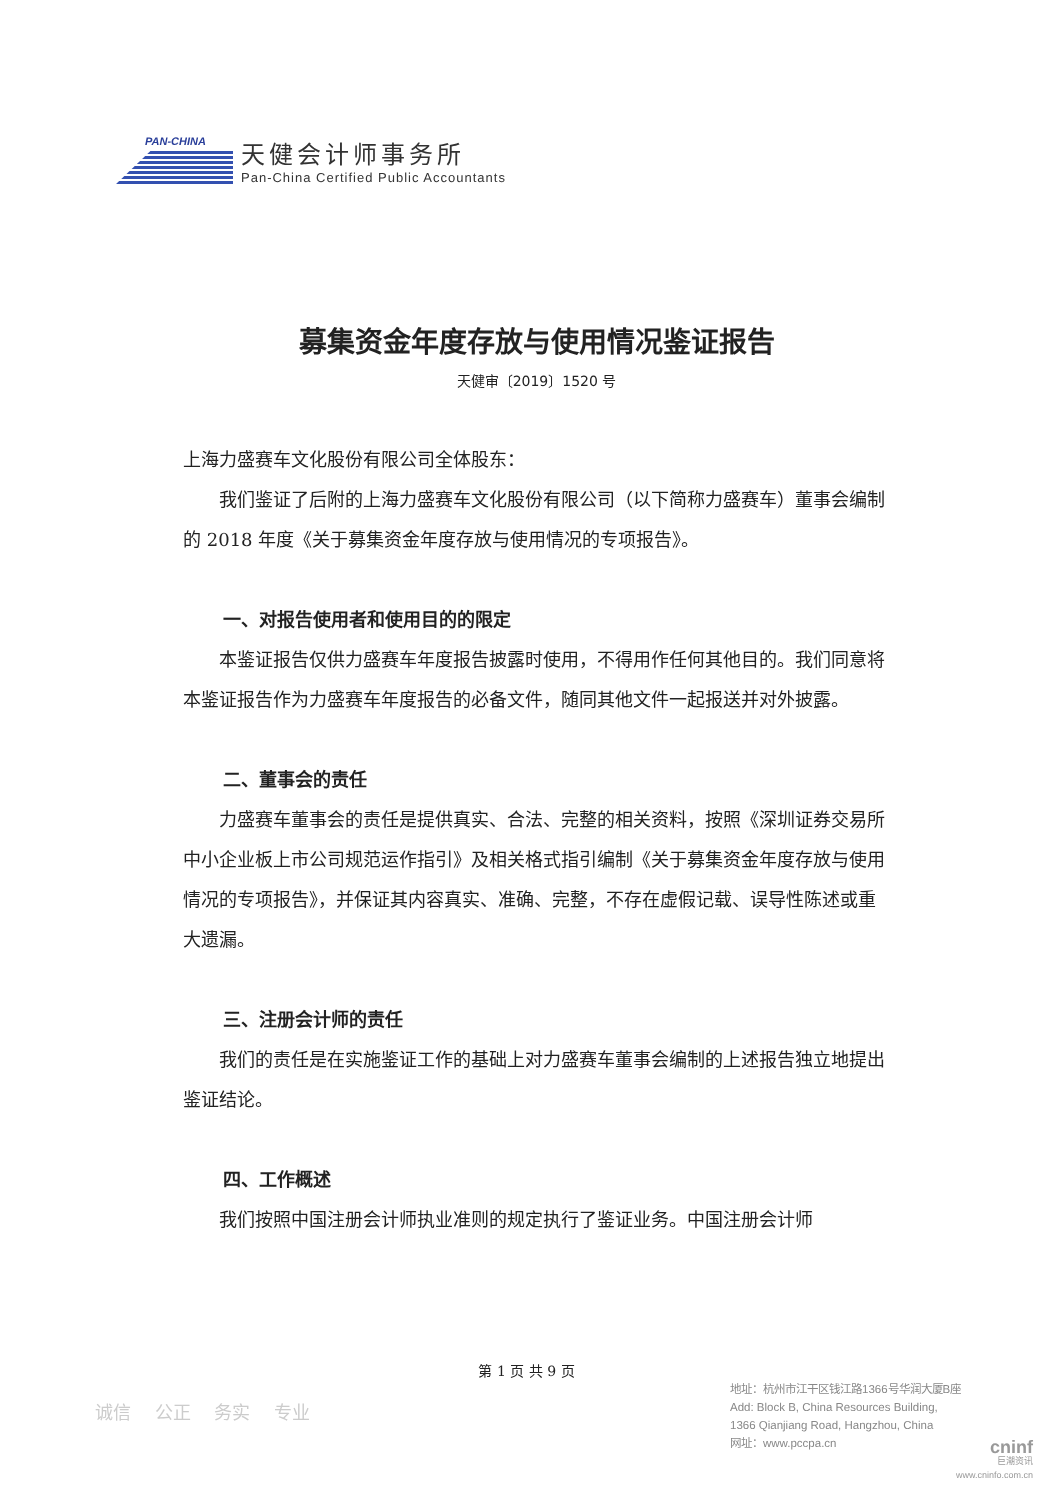PAN-CHINA
天健会计师事务所
Pan-China Certified Public Accountants
募集资金年度存放与使用情况鉴证报告
天健审〔2019〕1520 号
上海力盛赛车文化股份有限公司全体股东：
我们鉴证了后附的上海力盛赛车文化股份有限公司（以下简称力盛赛车）董事会编制的 2018 年度《关于募集资金年度存放与使用情况的专项报告》。
一、对报告使用者和使用目的的限定
本鉴证报告仅供力盛赛车年度报告披露时使用，不得用作任何其他目的。我们同意将本鉴证报告作为力盛赛车年度报告的必备文件，随同其他文件一起报送并对外披露。
二、董事会的责任
力盛赛车董事会的责任是提供真实、合法、完整的相关资料，按照《深圳证券交易所中小企业板上市公司规范运作指引》及相关格式指引编制《关于募集资金年度存放与使用情况的专项报告》，并保证其内容真实、准确、完整，不存在虚假记载、误导性陈述或重大遗漏。
三、注册会计师的责任
我们的责任是在实施鉴证工作的基础上对力盛赛车董事会编制的上述报告独立地提出鉴证结论。
四、工作概述
我们按照中国注册会计师执业准则的规定执行了鉴证业务。中国注册会计师
第 1 页 共 9 页
诚信 公正 务实 专业
地址：杭州市江干区钱江路1366号华润大厦B座
Add: Block B, China Resources Building,
1366 Qianjiang Road, Hangzhou, China
网址：www.pccpa.cn
cninf
巨潮资讯
www.cninfo.com.cn